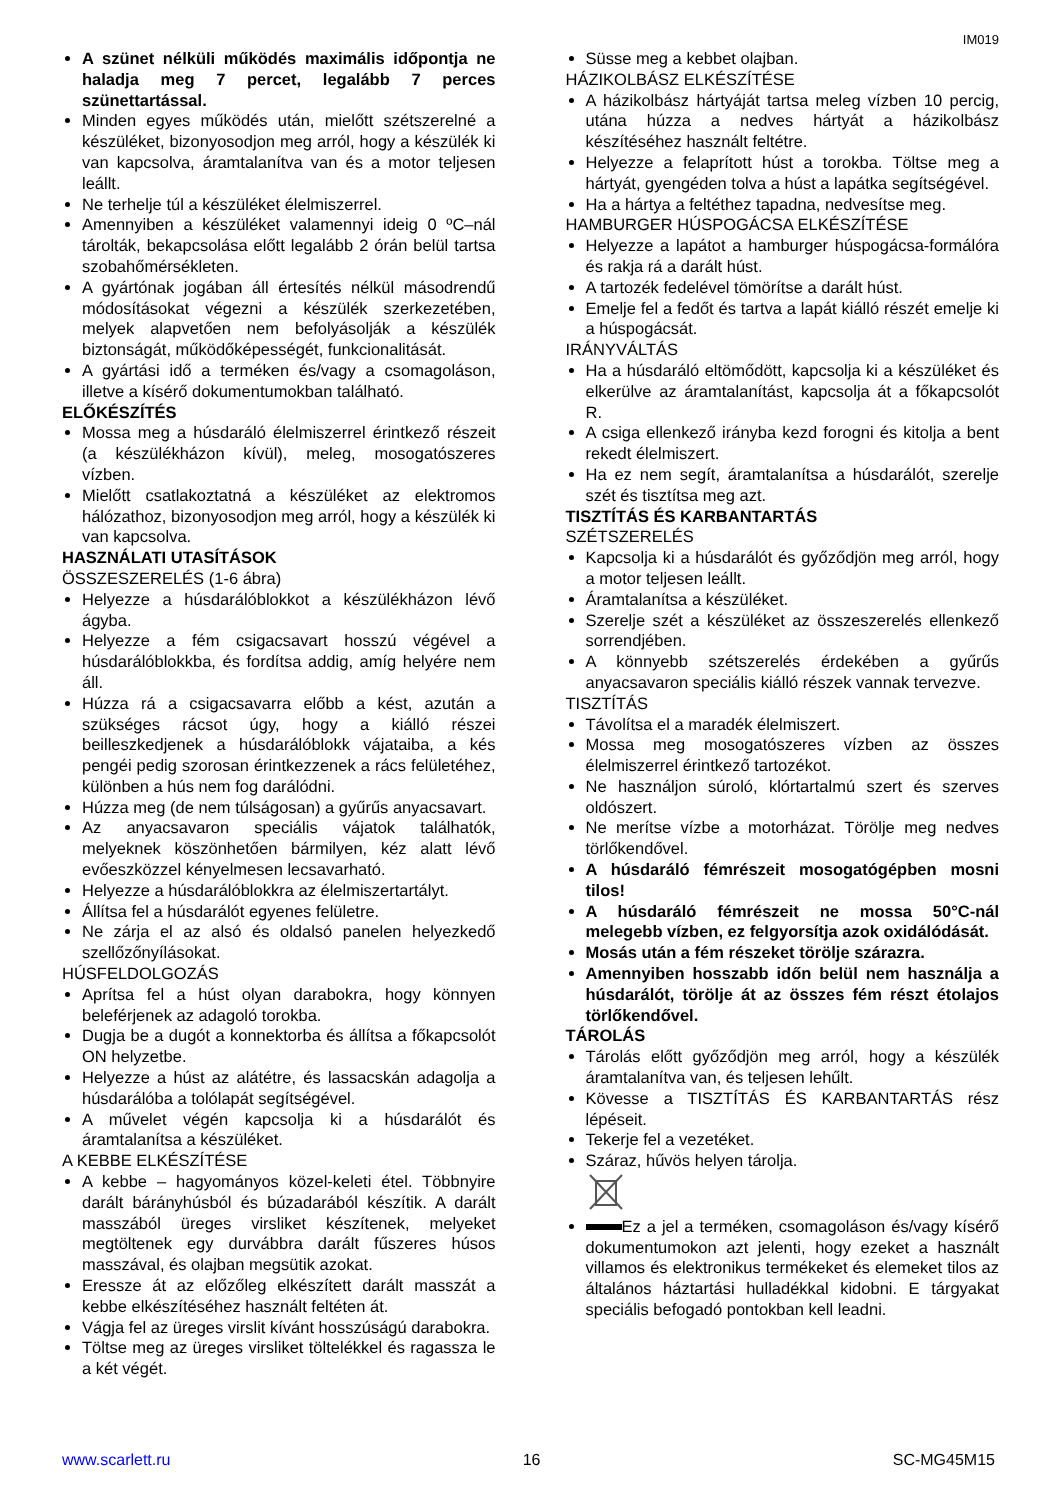IM019
A szünet nélküli működés maximális időpontja ne haladja meg 7 percet, legalább 7 perces szünettartással.
Minden egyes működés után, mielőtt szétszerelné a készüléket, bizonyosodjon meg arról, hogy a készülék ki van kapcsolva, áramtalanítva van és a motor teljesen leállt.
Ne terhelje túl a készüléket élelmiszerrel.
Amennyiben a készüléket valamennyi ideig 0 ºC–nál tárolták, bekapcsolása előtt legalább 2 órán belül tartsa szobahőmérsékleten.
A gyártónak jogában áll értesítés nélkül másodrendű módosításokat végezni a készülék szerkezetében, melyek alapvetően nem befolyásolják a készülék biztonságát, működőképességét, funkcionalitását.
A gyártási idő a terméken és/vagy a csomagoláson, illetve a kísérő dokumentumokban található.
ELŐKÉSZÍTÉS
Mossa meg a húsdaráló élelmiszerrel érintkező részeit (a készülékházon kívül), meleg, mosogatószeres vízben.
Mielőtt csatlakoztatná a készüléket az elektromos hálózathoz, bizonyosodjon meg arról, hogy a készülék ki van kapcsolva.
HASZNÁLATI UTASÍTÁSOK
ÖSSZESZERELÉS (1-6 ábra)
Helyezze a húsdarálóblokkot a készülékházon lévő ágyba.
Helyezze a fém csigacsavart hosszú végével a húsdarálóblokkba, és fordítsa addig, amíg helyére nem áll.
Húzza rá a csigacsavarra előbb a kést, azután a szükséges rácsot úgy, hogy a kiálló részei beilleszkedjenek a húsdarálóblokk vájataiba, a kés pengéi pedig szorosan érintkezzenek a rács felületéhez, különben a hús nem fog darálódni.
Húzza meg (de nem túlságosan) a gyűrűs anyacsavart.
Az anyacsavaron speciális vájatok találhatók, melyeknek köszönhetően bármilyen, kéz alatt lévő evőeszközzel kényelmesen lecsavarható.
Helyezze a húsdarálóblokkra az élelmiszertartályt.
Állítsa fel a húsdarálót egyenes felületre.
Ne zárja el az alsó és oldalsó panelen helyezkedő szellőzőnyílásokat.
HÚSFELDOLGOZÁS
Aprítsa fel a húst olyan darabokra, hogy könnyen beleférjenek az adagoló torokba.
Dugja be a dugót a konnektorba és állítsa a főkapcsolót ON helyzetbe.
Helyezze a húst az alátétre, és lassacskán adagolja a húsdarálóba a tolólapát segítségével.
A művelet végén kapcsolja ki a húsdarálót és áramtalanítsa a készüléket.
A KEBBE ELKÉSZÍTÉSE
A kebbe – hagyományos közel-keleti étel. Többnyire darált bárányhúsból és búzadarából készítik. A darált masszából üreges virsliket készítenek, melyeket megtöltenek egy durvábbra darált fűszeres húsos masszával, és olajban megsütik azokat.
Eressze át az előzőleg elkészített darált masszát a kebbe elkészítéséhez használt feltéten át.
Vágja fel az üreges virslit kívánt hosszúságú darabokra.
Töltse meg az üreges virsliket töltelékkel és ragassza le a két végét.
Süsse meg a kebbet olajban.
HÁZIKOLBÁSZ ELKÉSZÍTÉSE
A házikolbász hártyáját tartsa meleg vízben 10 percig, utána húzza a nedves hártyát a házikolbász készítéséhez használt feltétre.
Helyezze a felaprított húst a torokba. Töltse meg a hártyát, gyengéden tolva a húst a lapátka segítségével.
Ha a hártya a feltéthez tapadna, nedvesítse meg.
HAMBURGER HÚSPOGÁCSA ELKÉSZÍTÉSE
Helyezze a lapátot a hamburger húspogácsa-formálóra és rakja rá a darált húst.
A tartozék fedelével tömörítse a darált húst.
Emelje fel a fedőt és tartva a lapát kiálló részét emelje ki a húspogácsát.
IRÁNYVÁLTÁS
Ha a húsdaráló eltömődött, kapcsolja ki a készüléket és elkerülve az áramtalanítást, kapcsolja át a főkapcsolót R.
A csiga ellenkező irányba kezd forogni és kitolja a bent rekedt élelmiszert.
Ha ez nem segít, áramtalanítsa a húsdarálót, szerelje szét és tisztítsa meg azt.
TISZTÍTÁS ÉS KARBANTARTÁS
SZÉTSZERELÉS
Kapcsolja ki a húsdarálót és győződjön meg arról, hogy a motor teljesen leállt.
Áramtalanítsa a készüléket.
Szerelje szét a készüléket az összeszerelés ellenkező sorrendjében.
A könnyebb szétszerelés érdekében a gyűrűs anyacsavaron speciális kiálló részek vannak tervezve.
TISZTÍTÁS
Távolítsa el a maradék élelmiszert.
Mossa meg mosogatószeres vízben az összes élelmiszerrel érintkező tartozékot.
Ne használjon súroló, klórtartalmú szert és szerves oldószert.
Ne merítse vízbe a motorházat. Törölje meg nedves törlőkendővel.
A húsdaráló fémrészeit mosogatógépben mosni tilos!
A húsdaráló fémrészeit ne mossa 50°C-nál melegebb vízben, ez felgyorsítja azok oxidálódását.
Mosás után a fém részeket törölje szárazra.
Amennyiben hosszabb időn belül nem használja a húsdarálót, törölje át az összes fém részt étolajos törlőkendővel.
TÁROLÁS
Tárolás előtt győződjön meg arról, hogy a készülék áramtalanítva van, és teljesen lehűlt.
Kövesse a TISZTÍTÁS ÉS KARBANTARTÁS rész lépéseit.
Tekerje fel a vezetéket.
Száraz, hűvös helyen tárolja.
Ez a jel a terméken, csomagoláson és/vagy kísérő dokumentumokon azt jelenti, hogy ezeket a használt villamos és elektronikus termékeket és elemeket tilos az általános háztartási hulladékkal kidobni. E tárgyakat speciális befogadó pontokban kell leadni.
www.scarlett.ru 16 SC-MG45M15